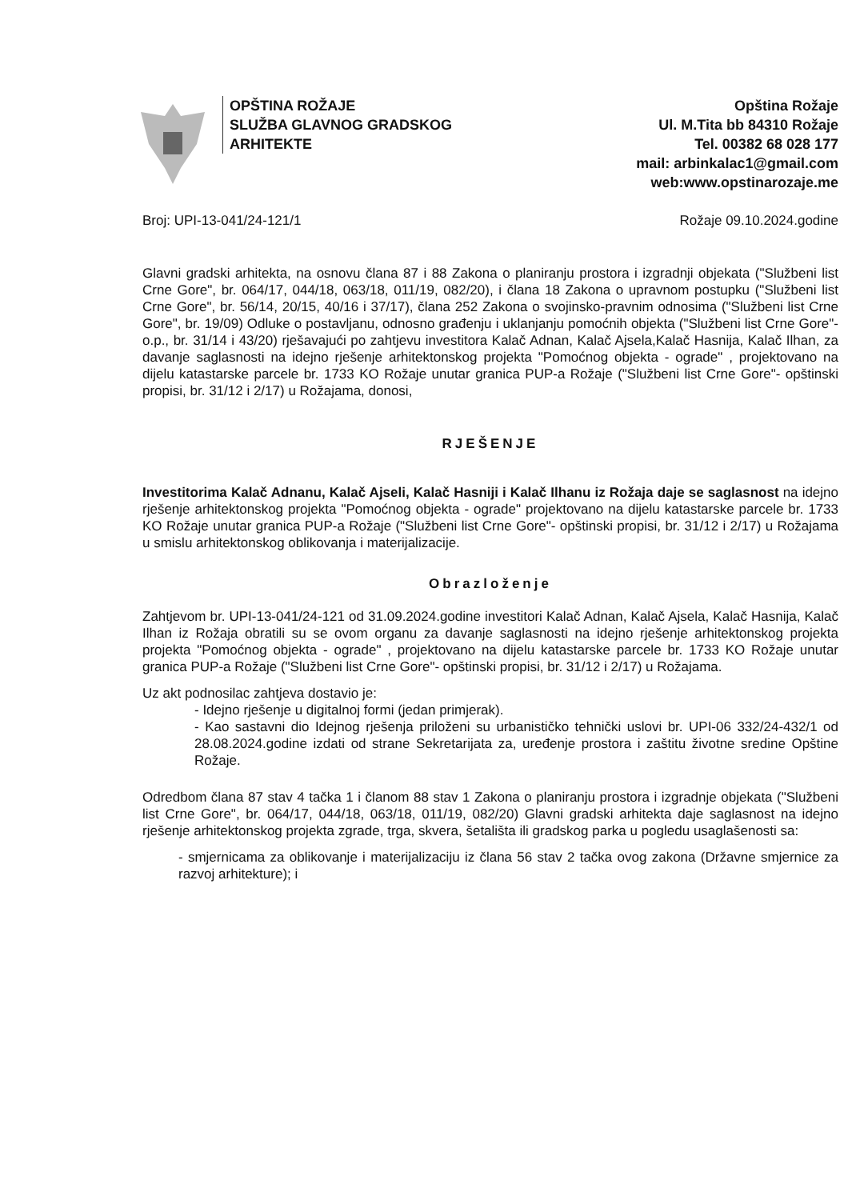OPŠTINA ROŽAJE
SLUŽBA GLAVNOG GRADSKOG
ARHITEKTE
Opština Rožaje
Ul. M.Tita bb 84310 Rožaje
Tel. 00382 68 028 177
mail: arbinkalac1@gmail.com
web:www.opstinarozaje.me
Broj: UPI-13-041/24-121/1 Rožaje 09.10.2024.godine
Glavni gradski arhitekta, na osnovu člana 87 i 88 Zakona o planiranju prostora i izgradnji objekata ("Službeni list Crne Gore", br. 064/17, 044/18, 063/18, 011/19, 082/20), i člana 18 Zakona o upravnom postupku ("Službeni list Crne Gore", br. 56/14, 20/15, 40/16 i 37/17), člana 252 Zakona o svojinsko-pravnim odnosima ("Službeni list Crne Gore", br. 19/09) Odluke o postavljanu, odnosno građenju i uklanjanju pomoćnih objekta ("Službeni list Crne Gore"-o.p., br. 31/14 i 43/20) rješavajući po zahtjevu investitora Kalač Adnan, Kalač Ajsela,Kalač Hasnija, Kalač Ilhan, za davanje saglasnosti na idejno rješenje arhitektonskog projekta "Pomoćnog objekta - ograde" , projektovano na dijelu katastarske parcele br. 1733 KO Rožaje unutar granica PUP-a Rožaje ("Službeni list Crne Gore"- opštinski propisi, br. 31/12 i 2/17) u Rožajama, donosi,
RJEŠENJE
Investitorima Kalač Adnanu, Kalač Ajseli, Kalač Hasniji i Kalač Ilhanu iz Rožaja daje se saglasnost na idejno rješenje arhitektonskog projekta "Pomoćnog objekta - ograde" projektovano na dijelu katastarske parcele br. 1733 KO Rožaje unutar granica PUP-a Rožaje ("Službeni list Crne Gore"- opštinski propisi, br. 31/12 i 2/17) u Rožajama u smislu arhitektonskog oblikovanja i materijalizacije.
Obrazloženje
Zahtjevom br. UPI-13-041/24-121 od 31.09.2024.godine investitori Kalač Adnan, Kalač Ajsela, Kalač Hasnija, Kalač Ilhan iz Rožaja obratili su se ovom organu za davanje saglasnosti na idejno rješenje arhitektonskog projekta projekta "Pomoćnog objekta - ograde" , projektovano na dijelu katastarske parcele br. 1733 KO Rožaje unutar granica PUP-a Rožaje ("Službeni list Crne Gore"- opštinski propisi, br. 31/12 i 2/17) u Rožajama.
Uz akt podnosilac zahtjeva dostavio je:
- Idejno rješenje u digitalnoj formi (jedan primjerak).
- Kao sastavni dio Idejnog rješenja priloženi su urbanističko tehnički uslovi br. UPI-06 332/24-432/1 od 28.08.2024.godine izdati od strane Sekretarijata za, uređenje prostora i zaštitu životne sredine Opštine Rožaje.
Odredbom člana 87 stav 4 tačka 1 i članom 88 stav 1 Zakona o planiranju prostora i izgradnje objekata ("Službeni list Crne Gore", br. 064/17, 044/18, 063/18, 011/19, 082/20) Glavni gradski arhitekta daje saglasnost na idejno rješenje arhitektonskog projekta zgrade, trga, skvera, šetališta ili gradskog parka u pogledu usaglašenosti sa:
- smjernicama za oblikovanje i materijalizaciju iz člana 56 stav 2 tačka ovog zakona (Državne smjernice za razvoj arhitekture); i